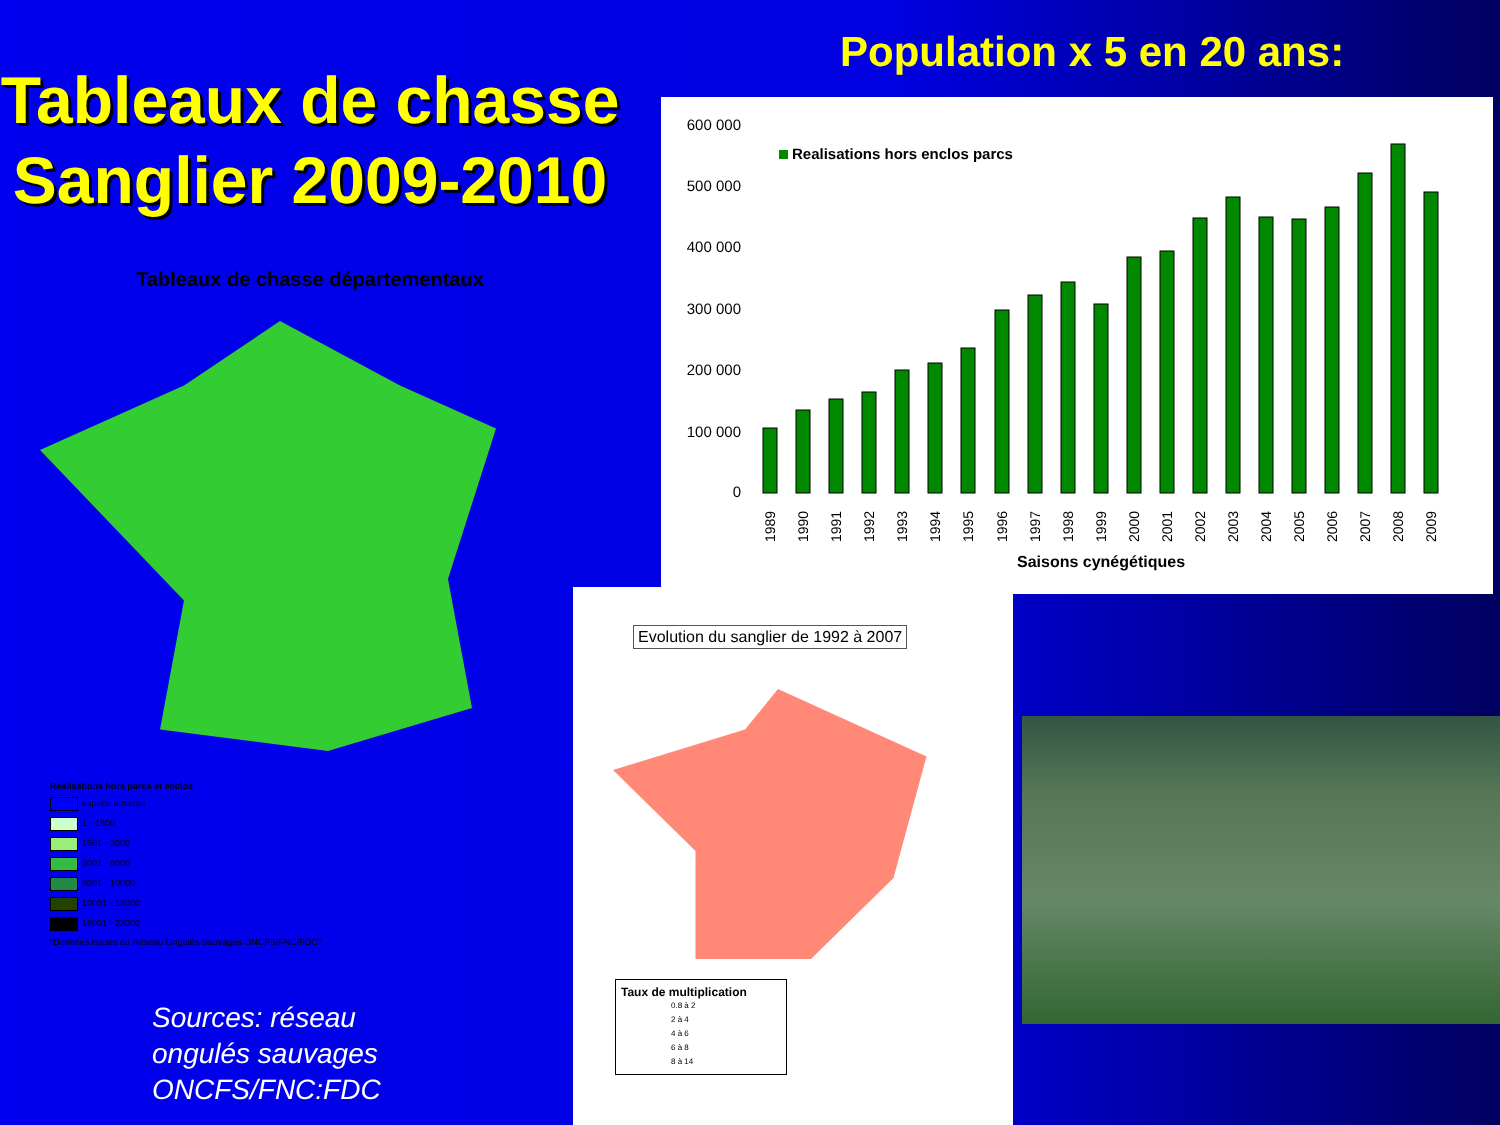Tableaux de chasse Sanglier 2009-2010
Tableaux de chasse départementaux
Réalisations hors parcs et enclos
espèce absente
1 - 1500
1501 - 3000
3001 - 6000
6001 - 10000
10001 - 18000
18001 - 23000
"Données issues du Réseau Ongulés Sauvages ONCFS/FNC/FDC"
Sources: réseau
ongulés sauvages
ONCFS/FNC:FDC
Population x 5 en 20 ans:
600 000
500 000
400 000
300 000
200 000
100 000
0
Realisations hors enclos parcs
1989
1990
1991
1992
1993
1994
1995
1996
1997
1998
1999
2000
2001
2002
2003
2004
2005
2006
2007
2008
2009
Saisons cynégétiques
Evolution du sanglier de 1992 à 2007
Taux de multiplication
0.8 à 2
2 à 4
4 à 6
6 à 8
8 à 14